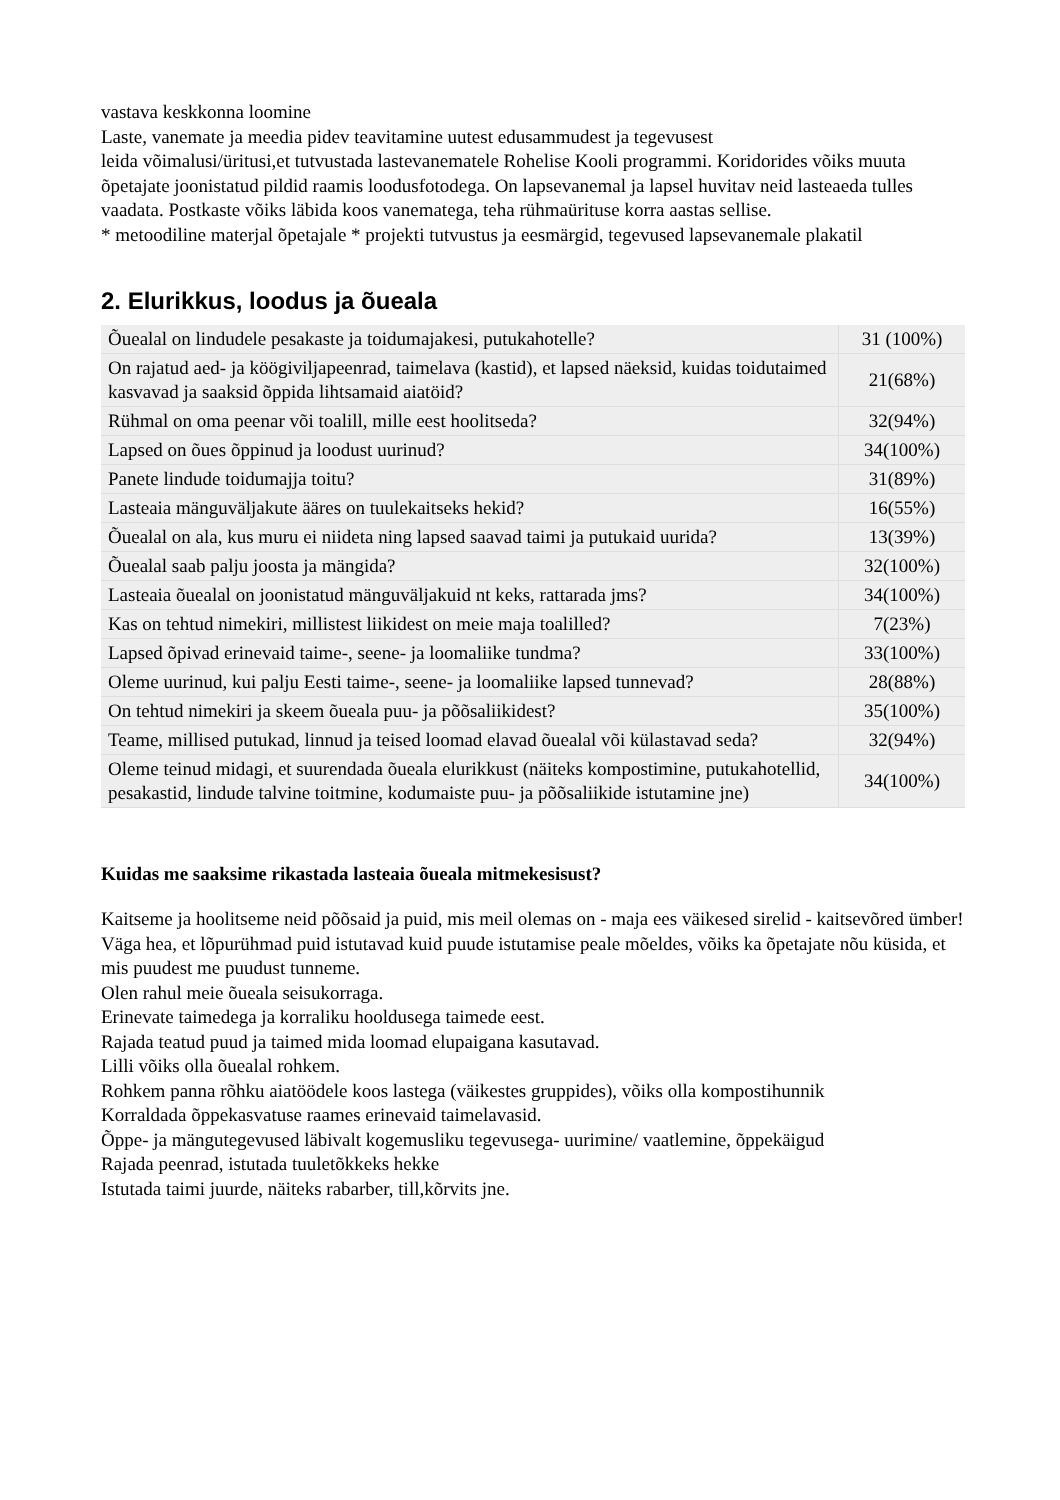vastava keskkonna loomine
Laste, vanemate ja meedia pidev teavitamine uutest edusammudest ja tegevusest
leida võimalusi/üritusi,et tutvustada lastevanematele Rohelise Kooli programmi. Koridorides võiks muuta õpetajate joonistatud pildid raamis loodusfotodega. On lapsevanemal ja lapsel huvitav neid lasteaeda tulles vaadata. Postkaste võiks läbida koos vanematega, teha rühmaürituse korra aastas sellise.
* metoodiline materjal õpetajale * projekti tutvustus ja eesmärgid, tegevused lapsevanemale plakatil
2. Elurikkus, loodus ja õueala
| Õuealal on lindudele pesakaste ja toidumajakesi, putukahotelle? | 31 (100%) |
| On rajatud aed- ja köögiviljapeenrad, taimelava (kastid), et lapsed näeksid, kuidas toidutaimed kasvavad ja saaksid õppida lihtsamaid aiatöid? | 21(68%) |
| Rühmal on oma peenar või toalill, mille eest hoolitseda? | 32(94%) |
| Lapsed on õues õppinud ja loodust uurinud? | 34(100%) |
| Panete lindude toidumajja toitu? | 31(89%) |
| Lasteaia mänguväljakute ääres on tuulekaitseks hekid? | 16(55%) |
| Õuealal on ala, kus muru ei niideta ning lapsed saavad taimi ja putukaid uurida? | 13(39%) |
| Õuealal saab palju joosta ja mängida? | 32(100%) |
| Lasteaia õuealal on joonistatud mänguväljakuid nt keks, rattarada jms? | 34(100%) |
| Kas on tehtud nimekiri, millistest liikidest on meie maja toalilled? | 7(23%) |
| Lapsed õpivad erinevaid taime-, seene- ja loomaliike tundma? | 33(100%) |
| Oleme uurinud, kui palju Eesti taime-, seene- ja loomaliike lapsed tunnevad? | 28(88%) |
| On tehtud nimekiri ja skeem õueala puu- ja põõsaliikidest? | 35(100%) |
| Teame, millised putukad, linnud ja teised loomad elavad õuealal või külastavad seda? | 32(94%) |
| Oleme teinud midagi, et suurendada õueala elurikkust (näiteks kompostimine, putukahotellid, pesakastid, lindude talvine toitmine, kodumaiste puu- ja põõsaliikide istutamine jne) | 34(100%) |
Kuidas me saaksime rikastada lasteaia õueala mitmekesisust?
Kaitseme ja hoolitseme neid põõsaid ja puid, mis meil olemas on - maja ees väikesed sirelid - kaitsevõred ümber!
Väga hea, et lõpurühmad puid istutavad kuid puude istutamise peale mõeldes, võiks ka õpetajate nõu küsida, et mis puudest me puudust tunneme.
Olen rahul meie õueala seisukorraga.
Erinevate taimedega ja korraliku hooldusega taimede eest.
Rajada teatud puud ja taimed mida loomad elupaigana kasutavad.
Lilli võiks olla õuealal rohkem.
Rohkem panna rõhku aiatöödele koos lastega (väikestes gruppides), võiks olla kompostihunnik
Korraldada õppekasvatuse raames erinevaid taimelavasid.
Õppe- ja mängutegevused läbivalt kogemusliku tegevusega- uurimine/ vaatlemine, õppekäigud
Rajada peenrad, istutada tuuletõkkeks hekke
Istutada taimi juurde, näiteks rabarber, till,kõrvits jne.